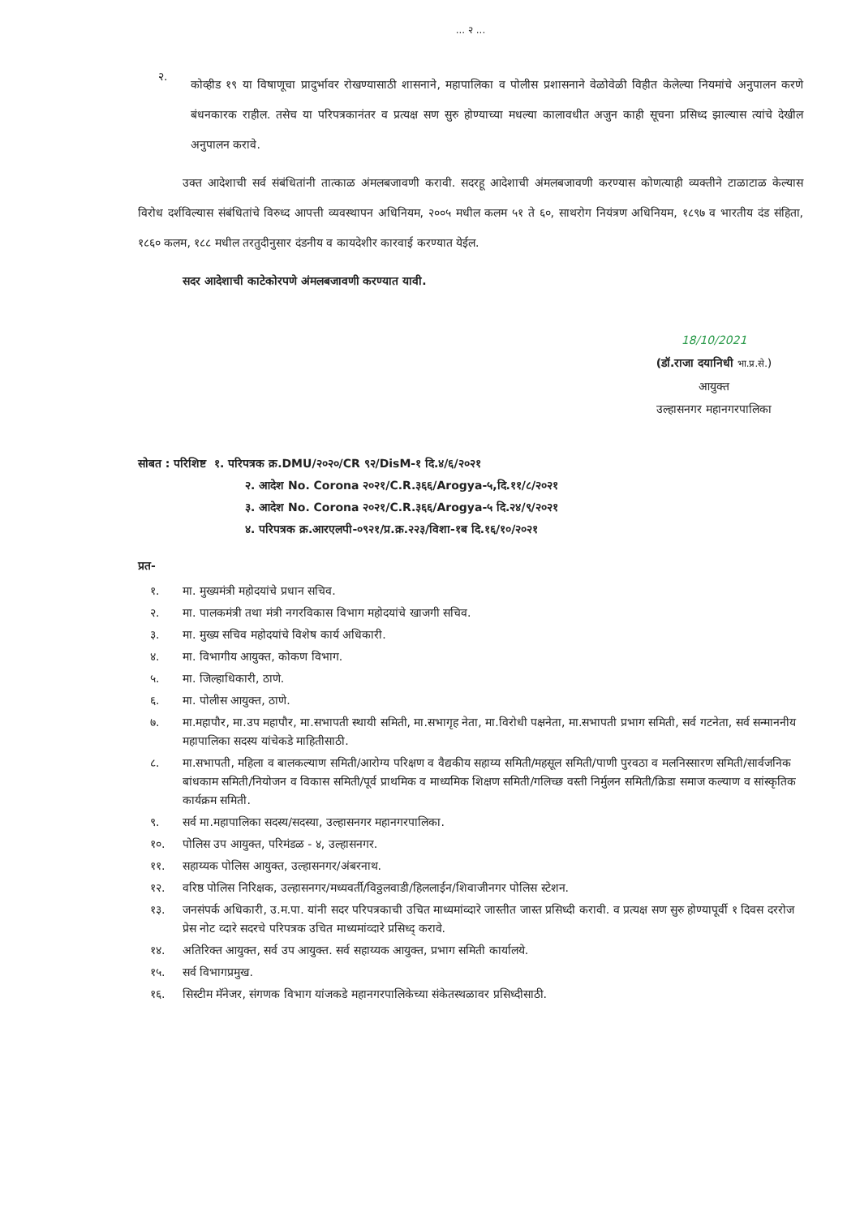... २ ...
२.
कोव्हीड १९ या विषाणूचा प्रादुर्भावर रोखण्यासाठी शासनाने, महापालिका व पोलीस प्रशासनाने वेळोवेळी विहीत केलेल्या नियमांचे अनुपालन करणे बंधनकारक राहील. तसेच या परिपत्रकानंतर व प्रत्यक्ष सण सुरु होण्याच्या मधल्या कालावधीत अजुन काही सूचना प्रसिध्द झाल्यास त्यांचे देखील अनुपालन करावे.
उक्त आदेशाची सर्व संबंधितांनी तात्काळ अंमलबजावणी करावी. सदरहू आदेशाची अंमलबजावणी करण्यास कोणत्याही व्यक्तीने टाळाटाळ केल्यास विरोध दर्शविल्यास संबंधितांचे विरुध्द आपत्ती व्यवस्थापन अधिनियम, २००५ मधील कलम ५१ ते ६०, साथरोग नियंत्रण अधिनियम, १८९७ व भारतीय दंड संहिता, १८६० कलम, १८८ मधील तरतुदीनुसार दंडनीय व कायदेशीर कारवाई करण्यात येईल.
सदर आदेशाची काटेकोरपणे अंमलबजावणी करण्यात यावी.
18/10/2021
(डॉ.राजा दयानिधी भा.प्र.से.)
आयुक्त
उल्हासनगर महानगरपालिका
सोबत : परिशिष्ट १. परिपत्रक क्र.DMU/२०२०/CR ९२/DisM-१ दि.४/६/२०२१
२. आदेश No. Corona २०२१/C.R.३६६/Arogya-५,दि.११/८/२०२१
३. आदेश No. Corona २०२१/C.R.३६६/Arogya-५ दि.२४/९/२०२१
४. परिपत्रक क्र.आरएलपी-०९२१/प्र.क्र.२२३/विशा-१ब दि.१६/१०/२०२१
प्रत-
१. मा. मुख्यमंत्री महोदयांचे प्रधान सचिव.
२. मा. पालकमंत्री तथा मंत्री नगरविकास विभाग महोदयांचे खाजगी सचिव.
३. मा. मुख्य सचिव महोदयांचे विशेष कार्य अधिकारी.
४. मा. विभागीय आयुक्त, कोकण विभाग.
५. मा. जिल्हाधिकारी, ठाणे.
६. मा. पोलीस आयुक्त, ठाणे.
७. मा.महापौर, मा.उप महापौर, मा.सभापती स्थायी समिती, मा.सभागृह नेता, मा.विरोधी पक्षनेता, मा.सभापती प्रभाग समिती, सर्व गटनेता, सर्व सन्माननीय महापालिका सदस्य यांचेकडे माहितीसाठी.
८. मा.सभापती, महिला व बालकल्याण समिती/आरोग्य परिक्षण व वैद्यकीय सहाय्य समिती/महसूल समिती/पाणी पुरवठा व मलनिस्सारण समिती/सार्वजनिक बांधकाम समिती/नियोजन व विकास समिती/पूर्व प्राथमिक व माध्यमिक शिक्षण समिती/गलिच्छ वस्ती निर्मुलन समिती/क्रिडा समाज कल्याण व सांस्कृतिक कार्यक्रम समिती.
९. सर्व मा.महापालिका सदस्य/सदस्या, उल्हासनगर महानगरपालिका.
१०. पोलिस उप आयुक्त, परिमंडळ - ४, उल्हासनगर.
११. सहाय्यक पोलिस आयुक्त, उल्हासनगर/अंबरनाथ.
१२. वरिष्ठ पोलिस निरिक्षक, उल्हासनगर/मध्यवर्ती/विठ्ठलवाडी/हिललाईन/शिवाजीनगर पोलिस स्टेशन.
१३. जनसंपर्क अधिकारी, उ.म.पा. यांनी सदर परिपत्रकाची उचित माध्यमांव्दारे जास्तीत जास्त प्रसिध्दी करावी. व प्रत्यक्ष सण सुरु होण्यापूर्वी १ दिवस दररोज प्रेस नोट व्दारे सदरचे परिपत्रक उचित माध्यमांव्दारे प्रसिध्द् करावे.
१४. अतिरिक्त आयुक्त, सर्व उप आयुक्त. सर्व सहाय्यक आयुक्त, प्रभाग समिती कार्यालये.
१५. सर्व विभागप्रमुख.
१६. सिस्टीम मॅनेजर, संगणक विभाग यांजकडे महानगरपालिकेच्या संकेतस्थळावर प्रसिध्दीसाठी.